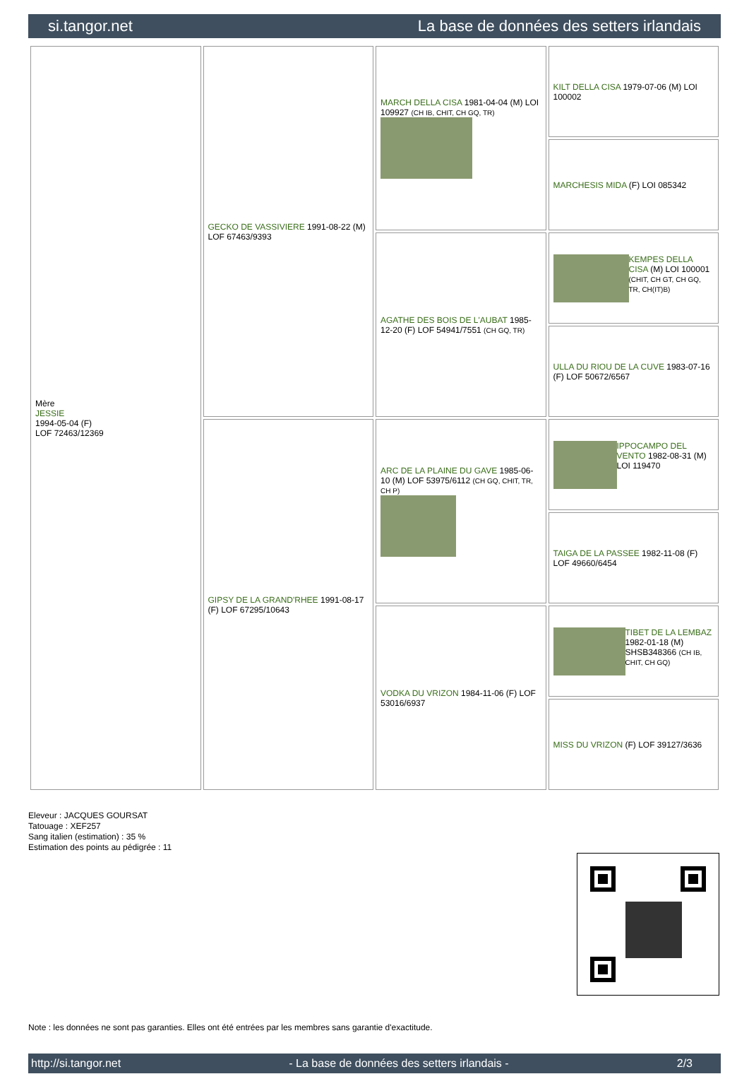si.tangor.net La base de données des setters irlandais
| Mère JESSIE 1994-05-04 (F) LOF 72463/12369 | GECKO DE VASSIVIERE 1991-08-22 (M) LOF 67463/9393 | MARCH DELLA CISA 1981-04-04 (M) LOI 109927 (CH IB, CHIT, CH GQ, TR) | KILT DELLA CISA 1979-07-06 (M) LOI 100002 |
| | | | MARCHESIS MIDA (F) LOI 085342 |
| | | AGATHE DES BOIS DE L'AUBAT 1985-12-20 (F) LOF 54941/7551 (CH GQ, TR) | KEMPES DELLA CISA (M) LOI 100001 (CHIT, CH GT, CH GQ, TR, CH(IT)B) |
| | | | ULLA DU RIOU DE LA CUVE 1983-07-16 (F) LOF 50672/6567 |
| | GIPSY DE LA GRAND'RHEE 1991-08-17 (F) LOF 67295/10643 | ARC DE LA PLAINE DU GAVE 1985-06-10 (M) LOF 53975/6112 (CH GQ, CHIT, TR, CH P) | IPPOCAMPO DEL VENTO 1982-08-31 (M) LOI 119470 |
| | | | TAIGA DE LA PASSEE 1982-11-08 (F) LOF 49660/6454 |
| | | VODKA DU VRIZON 1984-11-06 (F) LOF 53016/6937 | TIBET DE LA LEMBAZ 1982-01-18 (M) SHSB348366 (CH IB, CHIT, CH GQ) |
| | | | MISS DU VRIZON (F) LOF 39127/3636 |
Eleveur : JACQUES GOURSAT
Tatouage : XEF257
Sang italien (estimation) : 35 %
Estimation des points au pédigrée : 11
Note : les données ne sont pas garanties. Elles ont été entrées par les membres sans garantie d'exactitude.
http://si.tangor.net - La base de données des setters irlandais - 2/3